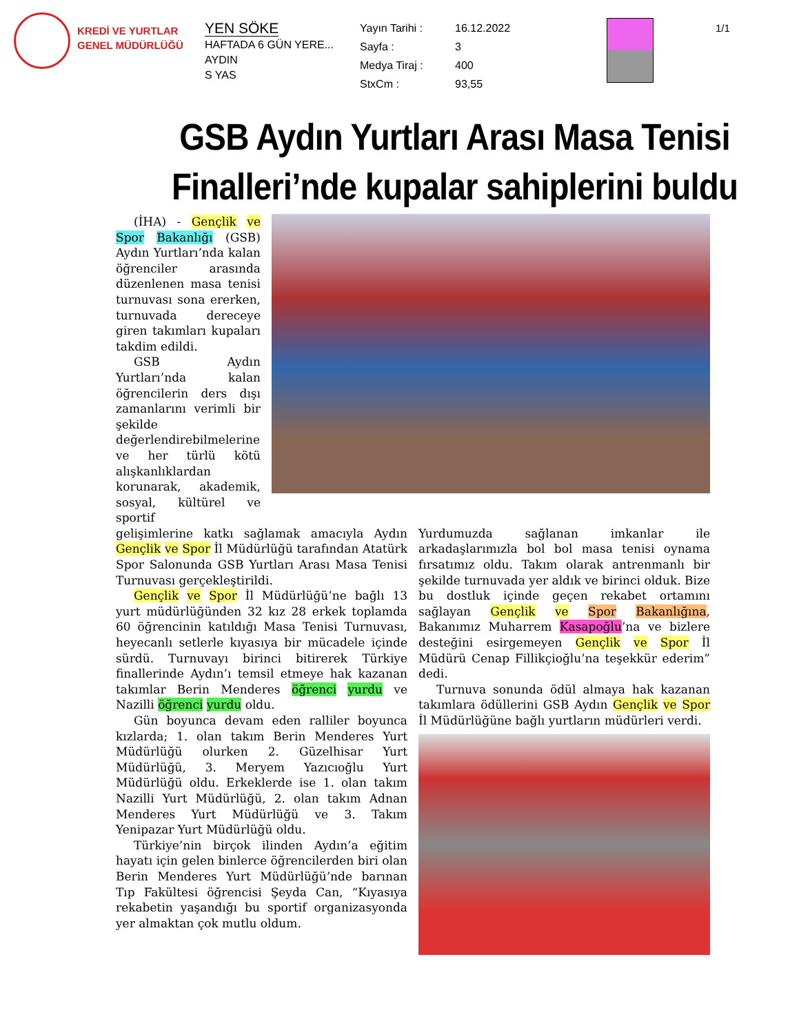KREDİ VE YURTLAR GENEL MÜDÜRLÜĞÜ
YEN SÖKE
HAFTADA 6 GÜN YERE...
AYDIN
S YAS
Yayın Tarihi : 16.12.2022 Sayfa : 3 Medya Tiraj : 400 StxCm : 93,55
1/1
GSB Aydın Yurtları Arası Masa Tenisi Finalleri’nde kupalar sahiplerini buldu
(İHA) - Gençlik ve Spor Bakanlığı (GSB) Aydın Yurtları’nda kalan öğrenciler arasında düzenlenen masa tenisi turnuvası sona ererken, turnuvada dereceye giren takımları kupaları takdim edildi.
GSB Aydın Yurtları’nda kalan öğrencilerin ders dışı zamanlarını verimli bir şekilde değerlendirebilmelerine ve her türlü kötü alışkanlıklardan korunarak, akademik, sosyal, kültürel ve sportif
gelişimlerine katkı sağlamak amacıyla Aydın Gençlik ve Spor İl Müdürlüğü tarafından Atatürk Spor Salonunda GSB Yurtları Arası Masa Tenisi Turnuvası gerçekleştirildi.
Gençlik ve Spor İl Müdürlüğü’ne bağlı 13 yurt müdürlüğünden 32 kız 28 erkek toplamda 60 öğrencinin katıldığı Masa Tenisi Turnuvası, heyecanlı setlerle kıyasıya bir mücadele içinde sürdü. Turnuvayı birinci bitirerek Türkiye finallerinde Aydın’ı temsil etmeye hak kazanan takımlar Berin Menderes öğrenci yurdu ve Nazilli öğrenci yurdu oldu.
Gün boyunca devam eden ralliler boyunca kızlarda; 1. olan takım Berin Menderes Yurt Müdürlüğü olurken 2. Güzelhisar Yurt Müdürlüğü, 3. Meryem Yazıcıoğlu Yurt Müdürlüğü oldu. Erkeklerde ise 1. olan takım Nazilli Yurt Müdürlüğü, 2. olan takım Adnan Menderes Yurt Müdürlüğü ve 3. Takım Yenipazar Yurt Müdürlüğü oldu.
Türkiye’nin birçok ilinden Aydın’a eğitim hayatı için gelen binlerce öğrencilerden biri olan Berin Menderes Yurt Müdürlüğü’nde barınan Tıp Fakültesi öğrencisi Şeyda Can, “Kıyasıya rekabetin yaşandığı bu sportif organizasyonda yer almaktan çok mutlu oldum.
Yurdumuzda sağlanan imkanlar ile arkadaşlarımızla bol bol masa tenisi oynama fırsatımız oldu. Takım olarak antrenmanlı bir şekilde turnuvada yer aldık ve birinci olduk. Bize bu dostluk içinde geçen rekabet ortamını sağlayan Gençlik ve Spor Bakanlığına, Bakanımız Muharrem Kasapoğlu’na ve bizlere desteğini esirgemeyen Gençlik ve Spor İl Müdürü Cenap Fillikçioğlu’na teşekkür ederim” dedi.
Turnuva sonunda ödül almaya hak kazanan takımlara ödüllerini GSB Aydın Gençlik ve Spor İl Müdürlüğüne bağlı yurtların müdürleri verdi.